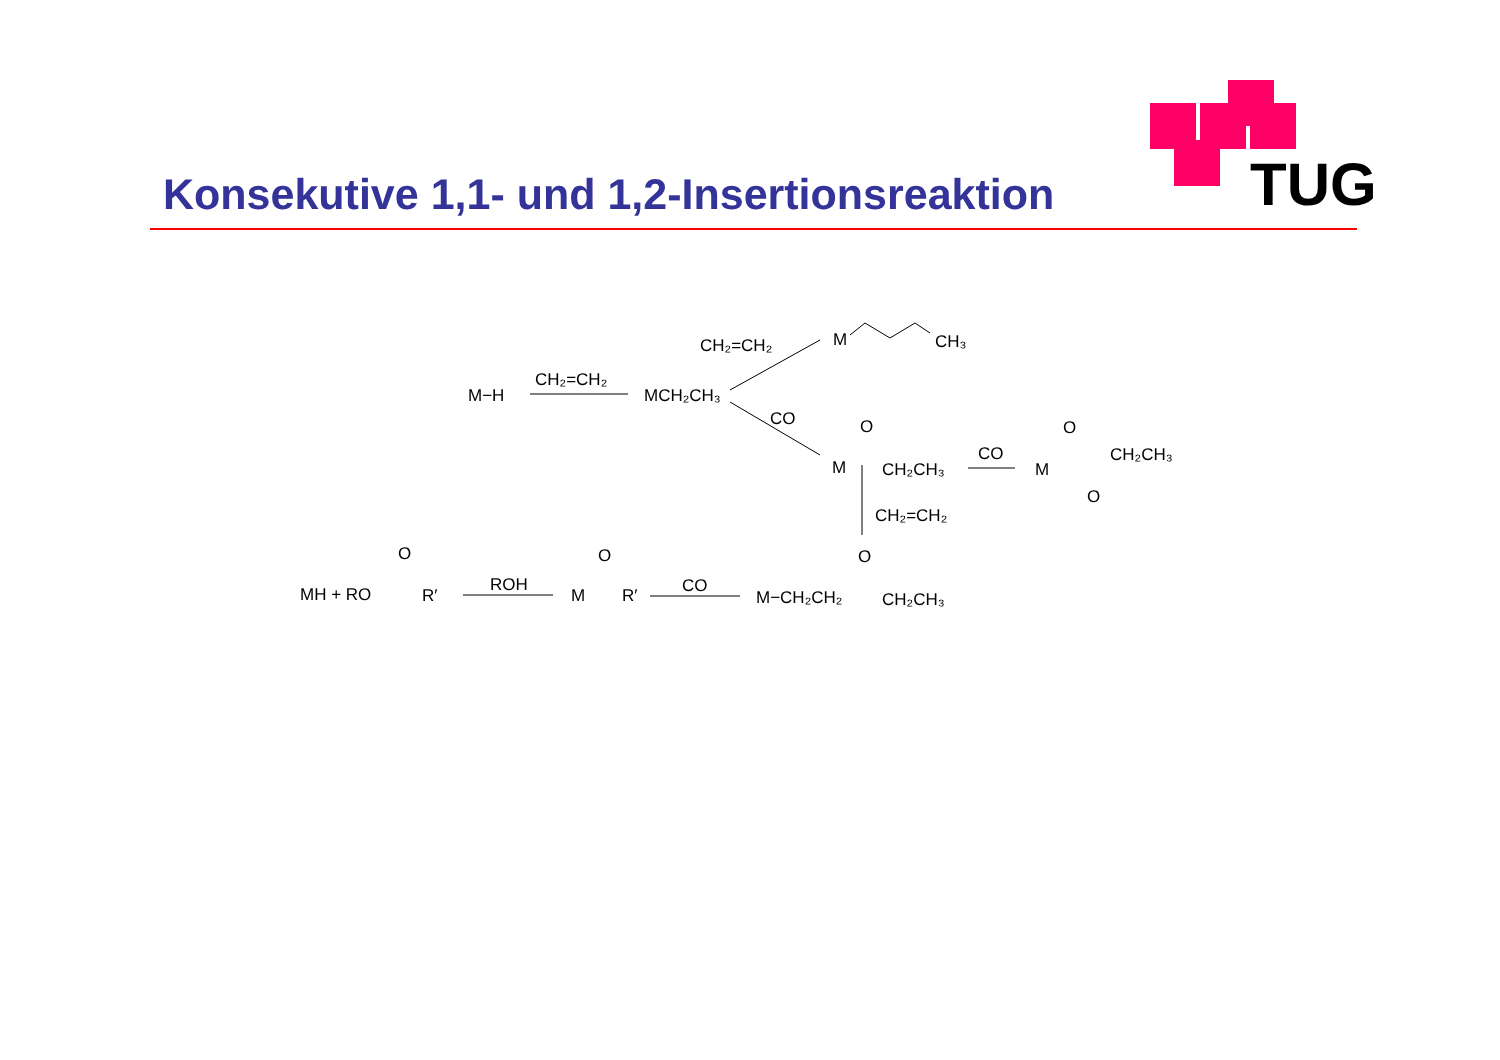Konsekutive 1,1- und 1,2-Insertionsreaktion
TUG
CH₂=CH₂
M
CH₃
CH₂=CH₂
M−H
MCH₂CH₃
CO
O
M
CH₂CH₃
CO
O
M
CH₂CH₃
O
CH₂=CH₂
O
M−CH₂CH₂
CH₂CH₃
CO
O
M
R′
ROH
O
MH + RO
R′